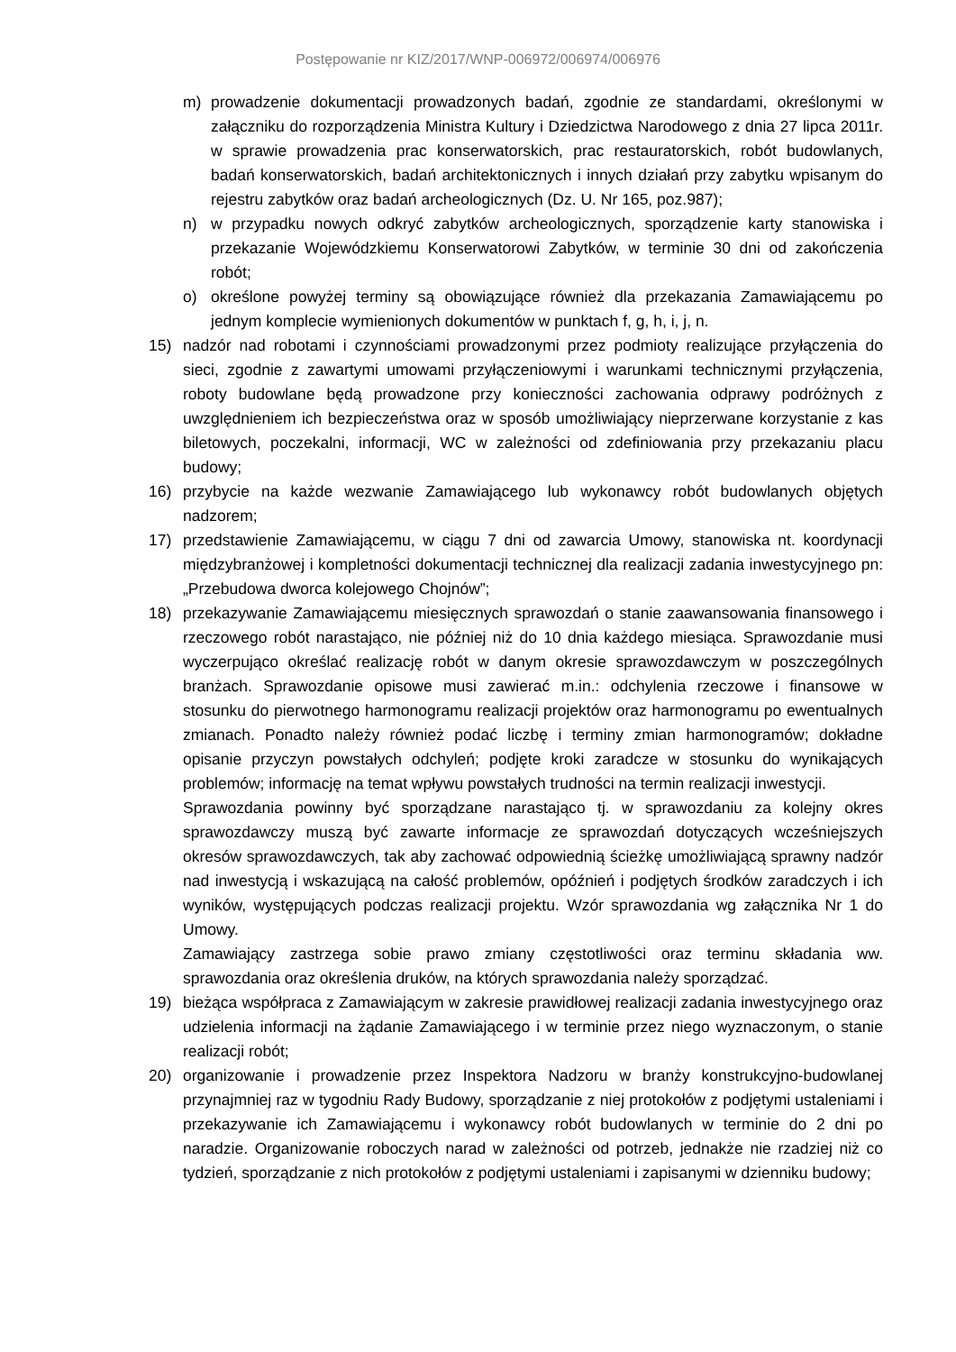Postępowanie nr KIZ/2017/WNP-006972/006974/006976
m) prowadzenie dokumentacji prowadzonych badań, zgodnie ze standardami, określonymi w załączniku do rozporządzenia Ministra Kultury i Dziedzictwa Narodowego z dnia 27 lipca 2011r. w sprawie prowadzenia prac konserwatorskich, prac restauratorskich, robót budowlanych, badań konserwatorskich, badań architektonicznych i innych działań przy zabytku wpisanym do rejestru zabytków oraz badań archeologicznych (Dz. U. Nr 165, poz.987);
n) w przypadku nowych odkryć zabytków archeologicznych, sporządzenie karty stanowiska i przekazanie Wojewódzkiemu Konserwatorowi Zabytków, w terminie 30 dni od zakończenia robót;
o) określone powyżej terminy są obowiązujące również dla przekazania Zamawiającemu po jednym komplecie wymienionych dokumentów w punktach f, g, h, i, j, n.
15) nadzór nad robotami i czynnościami prowadzonymi przez podmioty realizujące przyłączenia do sieci, zgodnie z zawartymi umowami przyłączeniowymi i warunkami technicznymi przyłączenia, roboty budowlane będą prowadzone przy konieczności zachowania odprawy podróżnych z uwzględnieniem ich bezpieczeństwa oraz w sposób umożliwiający nieprzerwane korzystanie z kas biletowych, poczekalni, informacji, WC w zależności od zdefiniowania przy przekazaniu placu budowy;
16) przybycie na każde wezwanie Zamawiającego lub wykonawcy robót budowlanych objętych nadzorem;
17) przedstawienie Zamawiającemu, w ciągu 7 dni od zawarcia Umowy, stanowiska nt. koordynacji międzybranżowej i kompletności dokumentacji technicznej dla realizacji zadania inwestycyjnego pn: „Przebudowa dworca kolejowego Chojnów”;
18) przekazywanie Zamawiającemu miesięcznych sprawozdań o stanie zaawansowania finansowego i rzeczowego robót narastająco, nie później niż do 10 dnia każdego miesiąca. Sprawozdanie musi wyczerpująco określać realizację robót w danym okresie sprawozdawczym w poszczególnych branżach. Sprawozdanie opisowe musi zawierać m.in.: odchylenia rzeczowe i finansowe w stosunku do pierwotnego harmonogramu realizacji projektów oraz harmonogramu po ewentualnych zmianach. Ponadto należy również podać liczbę i terminy zmian harmonogramów; dokładne opisanie przyczyn powstałych odchyleń; podjęte kroki zaradcze w stosunku do wynikających problemów; informację na temat wpływu powstałych trudności na termin realizacji inwestycji.
Sprawozdania powinny być sporządzane narastająco tj. w sprawozdaniu za kolejny okres sprawozdawczy muszą być zawarte informacje ze sprawozdań dotyczących wcześniejszych okresów sprawozdawczych, tak aby zachować odpowiednią ścieżkę umożliwiającą sprawny nadzór nad inwestycją i wskazującą na całość problemów, opóźnień i podjętych środków zaradczych i ich wyników, występujących podczas realizacji projektu. Wzór sprawozdania wg załącznika Nr 1 do Umowy.
Zamawiający zastrzega sobie prawo zmiany częstotliwości oraz terminu składania ww. sprawozdania oraz określenia druków, na których sprawozdania należy sporządzać.
19) bieżąca współpraca z Zamawiającym w zakresie prawidłowej realizacji zadania inwestycyjnego oraz udzielenia informacji na żądanie Zamawiającego i w terminie przez niego wyznaczonym, o stanie realizacji robót;
20) organizowanie i prowadzenie przez Inspektora Nadzoru w branży konstrukcyjno-budowlanej przynajmniej raz w tygodniu Rady Budowy, sporządzanie z niej protokołów z podjętymi ustaleniami i przekazywanie ich Zamawiającemu i wykonawcy robót budowlanych w terminie do 2 dni po naradzie. Organizowanie roboczych narad w zależności od potrzeb, jednakże nie rzadziej niż co tydzień, sporządzanie z nich protokołów z podjętymi ustaleniami i zapisanymi w dzienniku budowy;